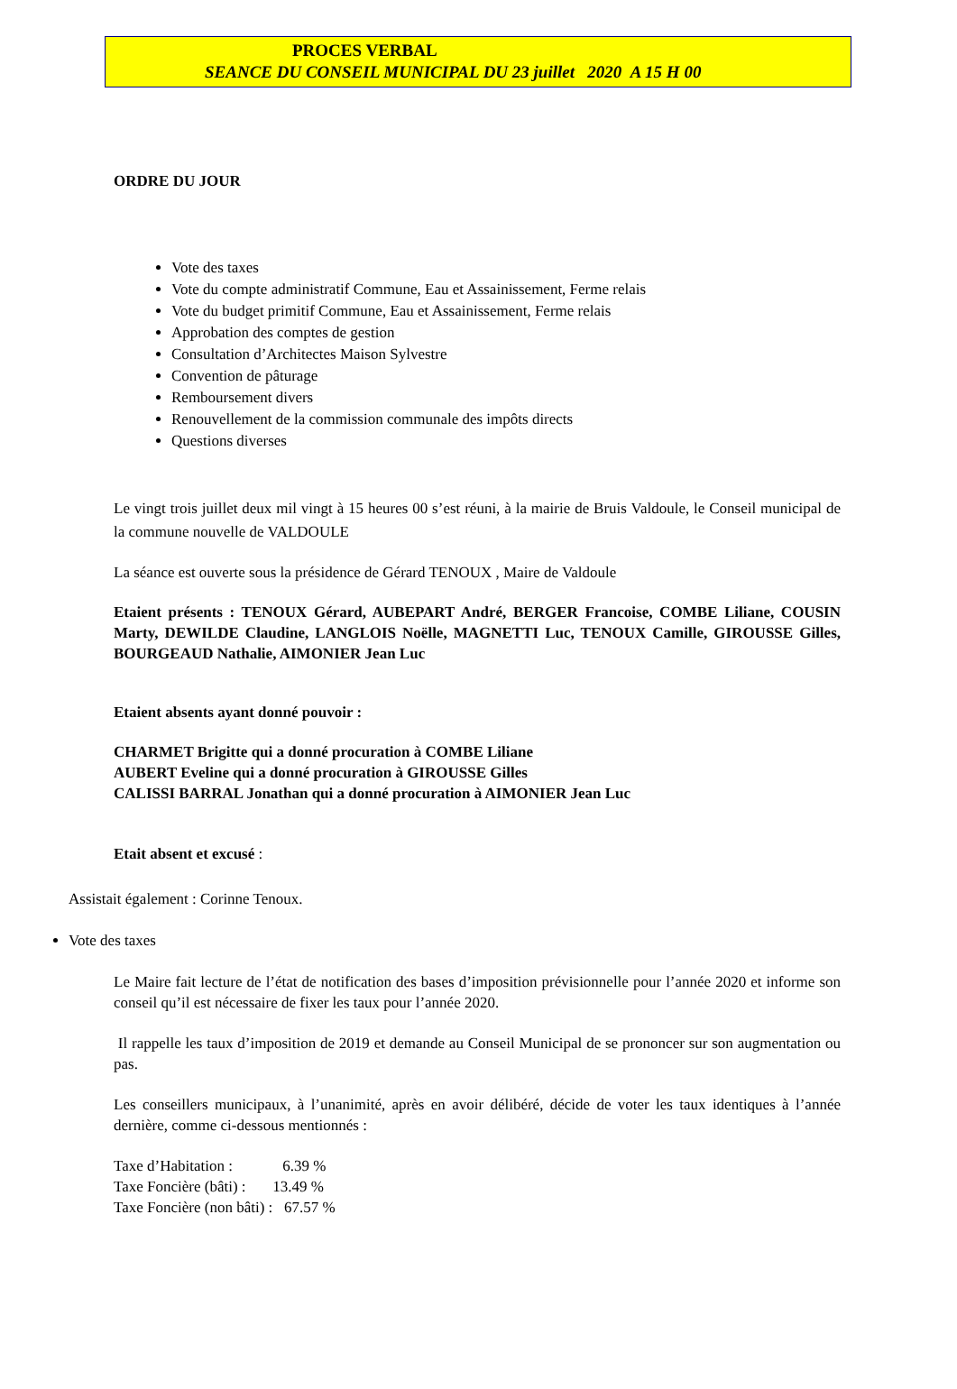PROCES VERBAL
SEANCE DU CONSEIL MUNICIPAL DU 23 juillet 2020 A 15 H 00
ORDRE DU JOUR
Vote des taxes
Vote du compte administratif Commune, Eau et Assainissement, Ferme relais
Vote du budget primitif Commune, Eau et Assainissement, Ferme relais
Approbation des comptes de gestion
Consultation d’Architectes Maison Sylvestre
Convention de pâturage
Remboursement divers
Renouvellement de la commission communale des impôts directs
Questions diverses
Le vingt trois juillet deux mil vingt à 15 heures 00 s’est réuni, à la mairie de Bruis Valdoule, le Conseil municipal de la commune nouvelle de VALDOULE
La séance est ouverte sous la présidence de Gérard TENOUX , Maire de Valdoule
Etaient présents : TENOUX Gérard, AUBEPART André, BERGER Francoise, COMBE Liliane, COUSIN Marty, DEWILDE Claudine, LANGLOIS Noëlle, MAGNETTI Luc, TENOUX Camille, GIROUSSE Gilles, BOURGEAUD Nathalie, AIMONIER Jean Luc
Etaient absents ayant donné pouvoir :
CHARMET Brigitte qui a donné procuration à COMBE Liliane
AUBERT Eveline qui a donné procuration à GIROUSSE Gilles
CALISSI BARRAL Jonathan qui a donné procuration à AIMONIER Jean Luc
Etait absent et excusé :
Assistait également : Corinne Tenoux.
Vote des taxes
Le Maire fait lecture de l’état de notification des bases d’imposition prévisionnelle pour l’année 2020 et informe son conseil qu’il est nécessaire de fixer les taux pour l’année 2020.
Il rappelle les taux d’imposition de 2019 et demande au Conseil Municipal de se prononcer sur son augmentation ou pas.
Les conseillers municipaux, à l’unanimité, après en avoir délibéré, décide de voter les taux identiques à l’année dernière, comme ci-dessous mentionnés :
Taxe d’Habitation : 6.39 %
Taxe Foncière (bâti) : 13.49 %
Taxe Foncière (non bâti) : 67.57 %